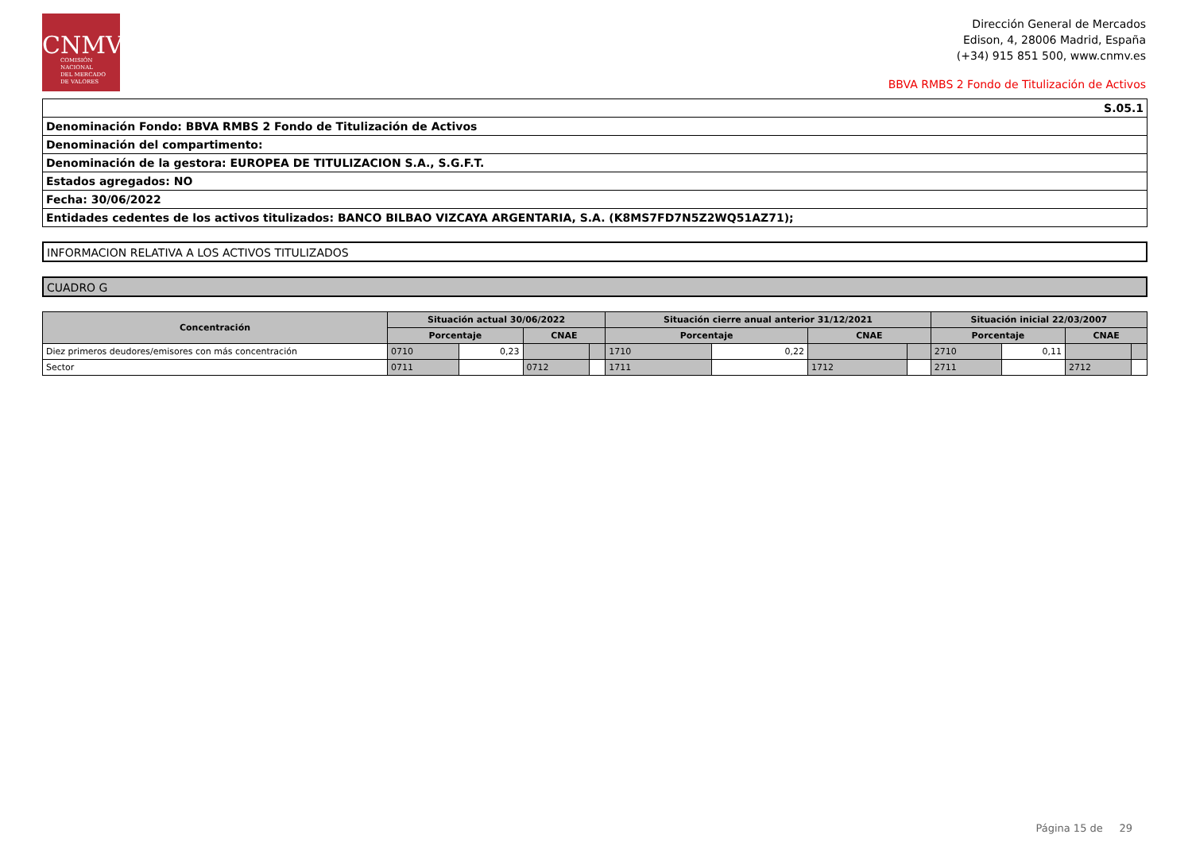CNMV
COMISIÓN
NACIONAL
DEL MERCADO
DE VALORES
Dirección General de Mercados
Edison, 4, 28006 Madrid, España
(+34) 915 851 500, www.cnmv.es
BBVA RMBS 2 Fondo de Titulización de Activos
| S.05.1 |
| Denominación Fondo: BBVA RMBS 2 Fondo de Titulización de Activos |
| Denominación del compartimento: |
| Denominación de la gestora: EUROPEA DE TITULIZACION S.A., S.G.F.T. |
| Estados agregados: NO |
| Fecha: 30/06/2022 |
| Entidades cedentes de los activos titulizados: BANCO BILBAO VIZCAYA ARGENTARIA, S.A. (K8MS7FD7N5Z2WQ51AZ71); |
INFORMACION RELATIVA A LOS ACTIVOS TITULIZADOS
CUADRO G
| Concentración | Situación actual 30/06/2022 | | | | Situación cierre anual anterior 31/12/2021 | | | | Situación inicial 22/03/2007 | | | |
| --- | --- | --- | --- | --- | --- | --- | --- | --- | --- | --- | --- | --- |
| | Porcentaje | | CNAE | | Porcentaje | | CNAE | | Porcentaje | | CNAE | |
| Diez primeros deudores/emisores con más concentración | 0710 | 0,23 | | | 1710 | 0,22 | | | 2710 | 0,11 | | |
| Sector | 0711 | | 0712 | | 1711 | | 1712 | | 2711 | | 2712 | |
Página 15 de 29